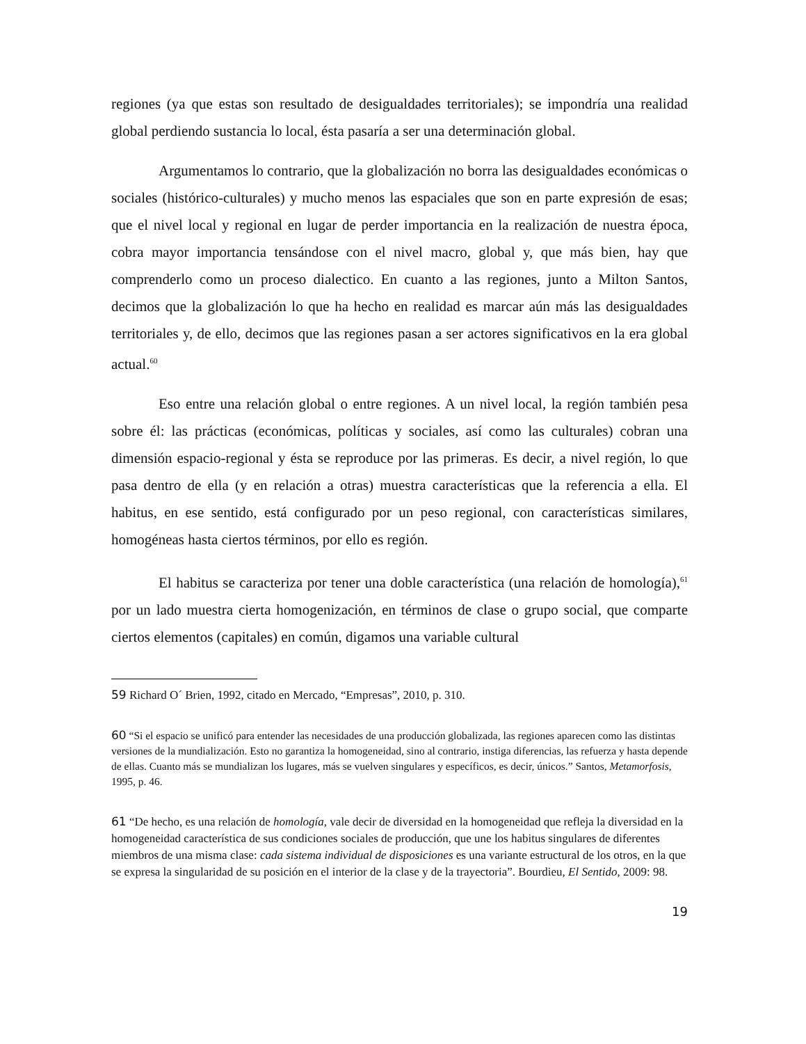regiones (ya que estas son resultado de desigualdades territoriales); se impondría una realidad global perdiendo sustancia lo local, ésta pasaría a ser una determinación global.
Argumentamos lo contrario, que la globalización no borra las desigualdades económicas o sociales (histórico-culturales) y mucho menos las espaciales que son en parte expresión de esas; que el nivel local y regional en lugar de perder importancia en la realización de nuestra época, cobra mayor importancia tensándose con el nivel macro, global y, que más bien, hay que comprenderlo como un proceso dialectico. En cuanto a las regiones, junto a Milton Santos, decimos que la globalización lo que ha hecho en realidad es marcar aún más las desigualdades territoriales y, de ello, decimos que las regiones pasan a ser actores significativos en la era global actual.<sup>60</sup>
Eso entre una relación global o entre regiones. A un nivel local, la región también pesa sobre él: las prácticas (económicas, políticas y sociales, así como las culturales) cobran una dimensión espacio-regional y ésta se reproduce por las primeras. Es decir, a nivel región, lo que pasa dentro de ella (y en relación a otras) muestra características que la referencia a ella. El habitus, en ese sentido, está configurado por un peso regional, con características similares, homogéneas hasta ciertos términos, por ello es región.
El habitus se caracteriza por tener una doble característica (una relación de homología),<sup>61</sup> por un lado muestra cierta homogenización, en términos de clase o grupo social, que comparte ciertos elementos (capitales) en común, digamos una variable cultural
59 Richard O´ Brien, 1992, citado en Mercado, “Empresas”, 2010, p. 310.
60 “Si el espacio se unificó para entender las necesidades de una producción globalizada, las regiones aparecen como las distintas versiones de la mundialización. Esto no garantiza la homogeneidad, sino al contrario, instiga diferencias, las refuerza y hasta depende de ellas. Cuanto más se mundializan los lugares, más se vuelven singulares y específicos, es decir, únicos.” Santos, Metamorfosis, 1995, p. 46.
61 “De hecho, es una relación de homología, vale decir de diversidad en la homogeneidad que refleja la diversidad en la homogeneidad característica de sus condiciones sociales de producción, que une los habitus singulares de diferentes miembros de una misma clase: cada sistema individual de disposiciones es una variante estructural de los otros, en la que se expresa la singularidad de su posición en el interior de la clase y de la trayectoria”. Bourdieu, El Sentido, 2009: 98.
19